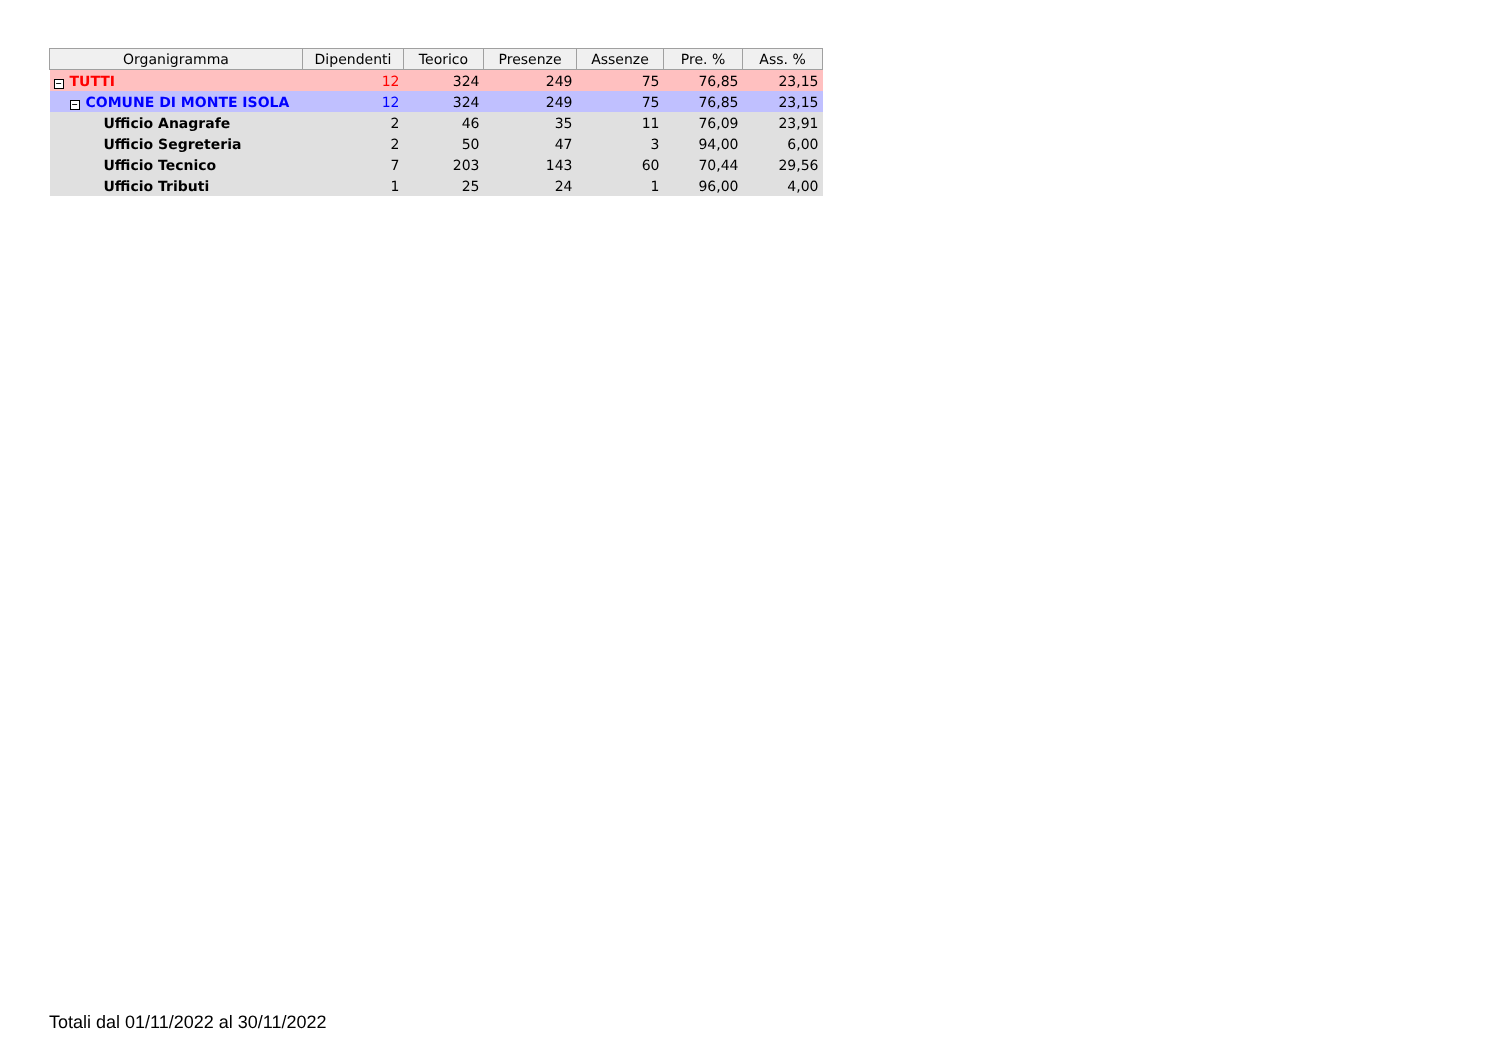| Organigramma | Dipendenti | Teorico | Presenze | Assenze | Pre. % | Ass. % |
| --- | --- | --- | --- | --- | --- | --- |
| − TUTTI | 12 | 324 | 249 | 75 | 76,85 | 23,15 |
| − COMUNE DI MONTE ISOLA | 12 | 324 | 249 | 75 | 76,85 | 23,15 |
| Ufficio Anagrafe | 2 | 46 | 35 | 11 | 76,09 | 23,91 |
| Ufficio Segreteria | 2 | 50 | 47 | 3 | 94,00 | 6,00 |
| Ufficio Tecnico | 7 | 203 | 143 | 60 | 70,44 | 29,56 |
| Ufficio Tributi | 1 | 25 | 24 | 1 | 96,00 | 4,00 |
Totali dal 01/11/2022 al 30/11/2022